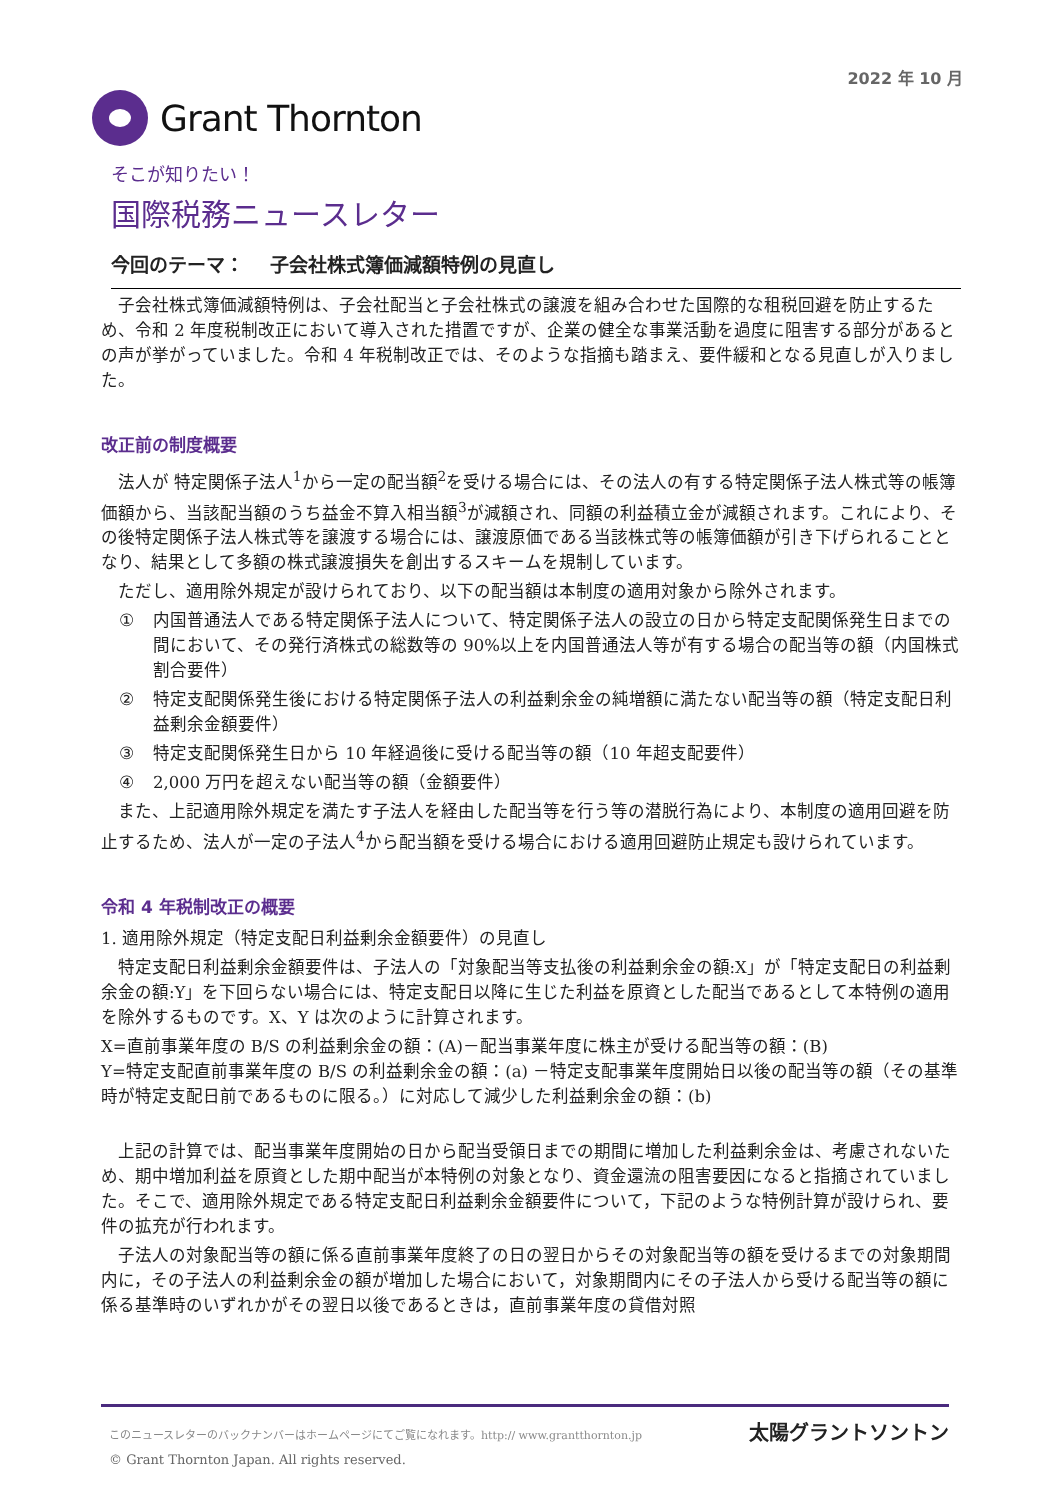2022 年 10 月
Grant Thornton
そこが知りたい！
国際税務ニュースレター
今回のテーマ：　 子会社株式簿価減額特例の見直し
子会社株式簿価減額特例は、子会社配当と子会社株式の譲渡を組み合わせた国際的な租税回避を防止するため、令和 2 年度税制改正において導入された措置ですが、企業の健全な事業活動を過度に阻害する部分があるとの声が挙がっていました。令和 4 年税制改正では、そのような指摘も踏まえ、要件緩和となる見直しが入りました。
改正前の制度概要
法人が 特定関係子法人<sup>1</sup>から一定の配当額<sup>2</sup>を受ける場合には、その法人の有する特定関係子法人株式等の帳簿価額から、当該配当額のうち益金不算入相当額<sup>3</sup>が減額され、同額の利益積立金が減額されます。これにより、その後特定関係子法人株式等を譲渡する場合には、譲渡原価である当該株式等の帳簿価額が引き下げられることとなり、結果として多額の株式譲渡損失を創出するスキームを規制しています。
ただし、適用除外規定が設けられており、以下の配当額は本制度の適用対象から除外されます。
① 内国普通法人である特定関係子法人について、特定関係子法人の設立の日から特定支配関係発生日までの間において、その発行済株式の総数等の 90%以上を内国普通法人等が有する場合の配当等の額（内国株式割合要件）
② 特定支配関係発生後における特定関係子法人の利益剰余金の純増額に満たない配当等の額（特定支配日利益剰余金額要件）
③ 特定支配関係発生日から 10 年経過後に受ける配当等の額（10 年超支配要件）
④ 2,000 万円を超えない配当等の額（金額要件）
また、上記適用除外規定を満たす子法人を経由した配当等を行う等の潜脱行為により、本制度の適用回避を防止するため、法人が一定の子法人<sup>4</sup>から配当額を受ける場合における適用回避防止規定も設けられています。
令和 4 年税制改正の概要
1. 適用除外規定（特定支配日利益剰余金額要件）の見直し
特定支配日利益剰余金額要件は、子法人の「対象配当等支払後の利益剰余金の額:X」が「特定支配日の利益剰余金の額:Y」を下回らない場合には、特定支配日以降に生じた利益を原資とした配当であるとして本特例の適用を除外するものです。X、Y は次のように計算されます。
X=直前事業年度の B/S の利益剰余金の額：(A)－配当事業年度に株主が受ける配当等の額：(B)
Y=特定支配直前事業年度の B/S の利益剰余金の額：(a) －特定支配事業年度開始日以後の配当等の額（その基準時が特定支配日前であるものに限る。）に対応して減少した利益剰余金の額：(b)
上記の計算では、配当事業年度開始の日から配当受領日までの期間に増加した利益剰余金は、考慮されないため、期中増加利益を原資とした期中配当が本特例の対象となり、資金還流の阻害要因になると指摘されていました。そこで、適用除外規定である特定支配日利益剰余金額要件について，下記のような特例計算が設けられ、要件の拡充が行われます。
子法人の対象配当等の額に係る直前事業年度終了の日の翌日からその対象配当等の額を受けるまでの対象期間内に，その子法人の利益剰余金の額が増加した場合において，対象期間内にその子法人から受ける配当等の額に係る基準時のいずれかがその翌日以後であるときは，直前事業年度の貸借対照
このニュースレターのバックナンバーはホームページにてご覧になれます。http:// www.grantthornton.jp
© Grant Thornton Japan. All rights reserved.
太陽グラントソントン